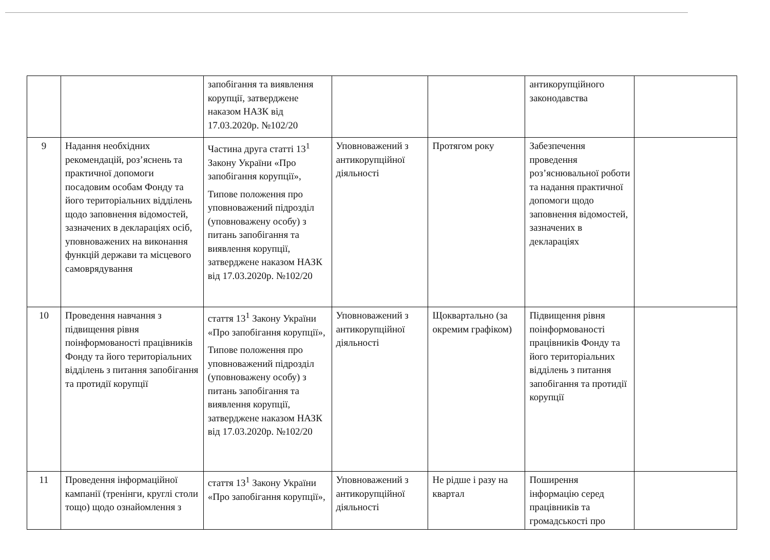| | | запобігання та виявлення корупції, затверджене наказом НАЗК від 17.03.2020р. №102/20 | | | антикорупційного законодавства | |
| 9 | Надання необхідних рекомендацій, роз’яснень та практичної допомоги посадовим особам Фонду та його територіальних відділень щодо заповнення відомостей, зазначених в деклараціях осіб, уповноважених на виконання функцій держави та місцевого самоврядування | Частина друга статті 13<sup>1</sup> Закону України «Про запобігання корупції», Типове положення про уповноважений підрозділ (уповноважену особу) з питань запобігання та виявлення корупції, затверджене наказом НАЗК від 17.03.2020р. №102/20 | Уповноважений з антикорупційної діяльності | Протягом року | Забезпечення проведення роз’яснювальної роботи та надання практичної допомоги щодо заповнення відомостей, зазначених в деклараціях | |
| 10 | Проведення навчання з підвищення рівня поінформованості працівників Фонду та його територіальних відділень з питання запобігання та протидії корупції | стаття 13<sup>1</sup> Закону України «Про запобігання корупції», Типове положення про уповноважений підрозділ (уповноважену особу) з питань запобігання та виявлення корупції, затверджене наказом НАЗК від 17.03.2020р. №102/20 | Уповноважений з антикорупційної діяльності | Щоквартально (за окремим графіком) | Підвищення рівня поінформованості працівників Фонду та його територіальних відділень з питання запобігання та протидії корупції | |
| 11 | Проведення інформаційної кампанії (тренінги, круглі столи тощо) щодо ознайомлення з | стаття 13<sup>1</sup> Закону України «Про запобігання корупції», | Уповноважений з антикорупційної діяльності | Не рідше і разу на квартал | Поширення інформацію серед працівників та громадськості про | |